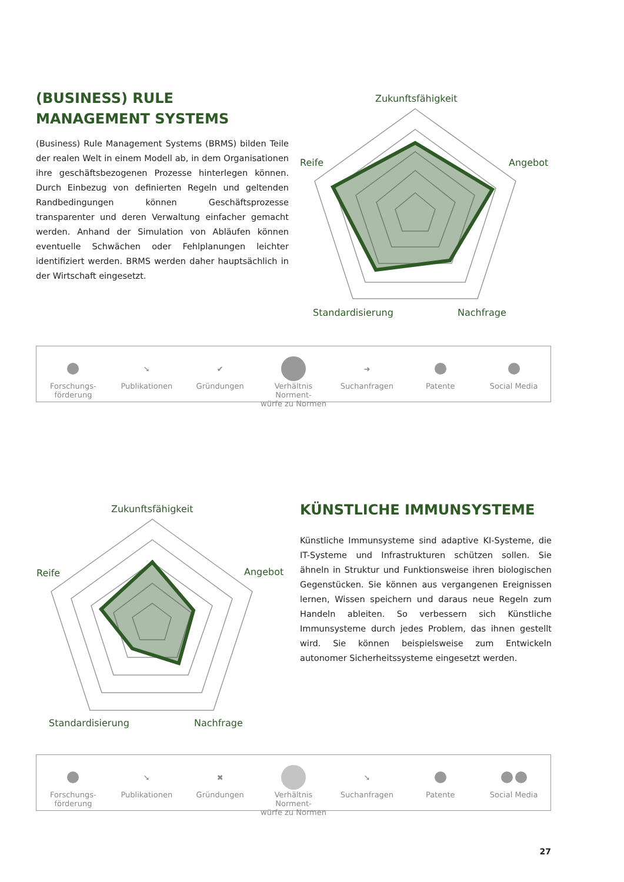(BUSINESS) RULE MANAGEMENT SYSTEMS
(Business) Rule Management Systems (BRMS) bilden Teile der realen Welt in einem Modell ab, in dem Organisationen ihre geschäftsbezogenen Prozesse hinterlegen können. Durch Einbezug von definierten Regeln und geltenden Randbedingungen können Geschäftsprozesse transparenter und deren Verwaltung einfacher gemacht werden. Anhand der Simulation von Abläufen können eventuelle Schwächen oder Fehlplanungen leichter identifiziert werden. BRMS werden daher hauptsächlich in der Wirtschaft eingesetzt.
Zukunftsfähigkeit
Reife
Angebot
Standardisierung
Nachfrage
Forschungs-
förderung
➘
Publikationen
✔
Gründungen
Verhältnis Norment-
würfe zu Normen
➜
Suchanfragen
Patente Social Media
Zukunftsfähigkeit
Reife
Angebot
Standardisierung
Nachfrage
KÜNSTLICHE IMMUNSYSTEME
Künstliche Immunsysteme sind adaptive KI-Systeme, die IT-Systeme und Infrastrukturen schützen sollen. Sie ähneln in Struktur und Funktionsweise ihren biologischen Gegenstücken. Sie können aus vergangenen Ereignissen lernen, Wissen speichern und daraus neue Regeln zum Handeln ableiten. So verbessern sich Künstliche Immunsysteme durch jedes Problem, das ihnen gestellt wird. Sie können beispielsweise zum Entwickeln autonomer Sicherheitssysteme eingesetzt werden.
Forschungs-
förderung
➘
Publikationen
✖
Gründungen
Verhältnis Norment-
würfe zu Normen
➘
Suchanfragen
Patente Social Media
27